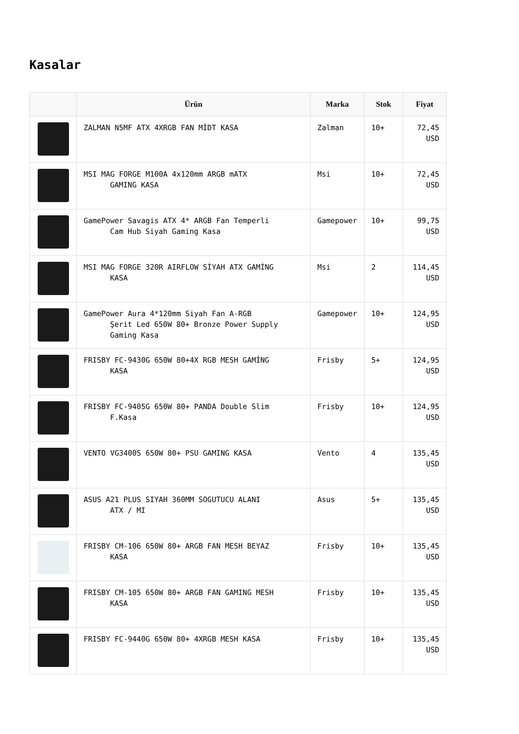Kasalar
| | Ürün | Marka | Stok | Fiyat |
| --- | --- | --- | --- | --- |
| | ZALMAN N5MF ATX 4XRGB FAN MİDT KASA | Zalman | 10+ | 72,45 USD |
| | MSI MAG FORGE M100A 4x120mm ARGB mATX GAMING KASA | Msi | 10+ | 72,45 USD |
| | GamePower Savagis ATX 4* ARGB Fan Temperli Cam Hub Siyah Gaming Kasa | Gamepower | 10+ | 99,75 USD |
| | MSI MAG FORGE 320R AIRFLOW SİYAH ATX GAMİNG KASA | Msi | 2 | 114,45 USD |
| | GamePower Aura 4*120mm Siyah Fan A-RGB Şerit Led 650W 80+ Bronze Power Supply Gaming Kasa | Gamepower | 10+ | 124,95 USD |
| | FRISBY FC-9430G 650W 80+4X RGB MESH GAMİNG KASA | Frisby | 5+ | 124,95 USD |
| | FRISBY FC-9405G 650W 80+ PANDA Double Slim F.Kasa | Frisby | 10+ | 124,95 USD |
| | VENTO VG3400S 650W 80+ PSU GAMING KASA | Vento | 4 | 135,45 USD |
| | ASUS A21 PLUS SIYAH 360MM SOGUTUCU ALANI ATX / MI | Asus | 5+ | 135,45 USD |
| | FRISBY CM-106 650W 80+ ARGB FAN MESH BEYAZ KASA | Frisby | 10+ | 135,45 USD |
| | FRISBY CM-105 650W 80+ ARGB FAN GAMING MESH KASA | Frisby | 10+ | 135,45 USD |
| | FRISBY FC-9440G 650W 80+ 4XRGB MESH KASA | Frisby | 10+ | 135,45 USD |